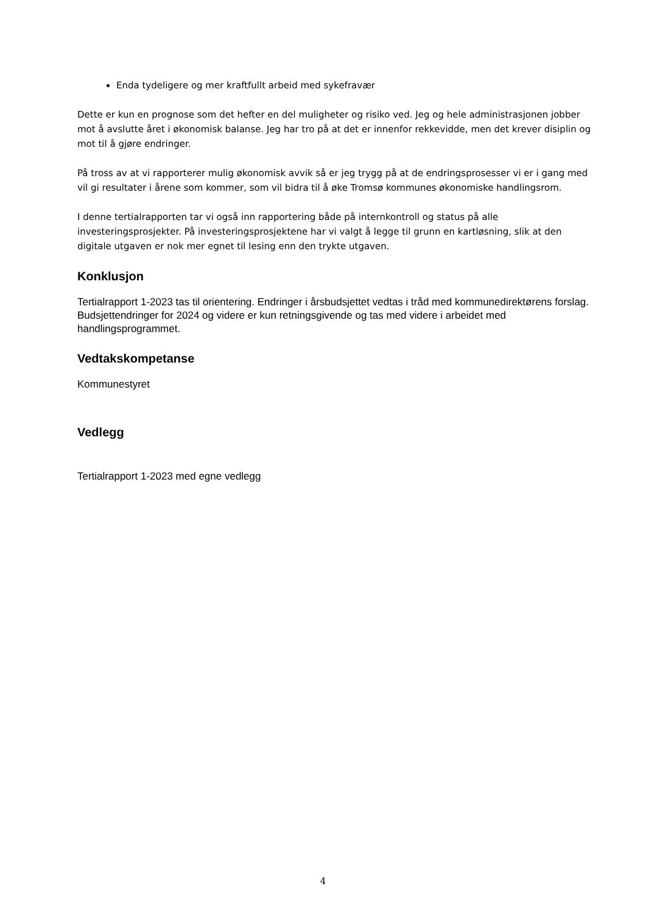Enda tydeligere og mer kraftfullt arbeid med sykefravær
Dette er kun en prognose som det hefter en del muligheter og risiko ved. Jeg og hele administrasjonen jobber mot å avslutte året i økonomisk balanse. Jeg har tro på at det er innenfor rekkevidde, men det krever disiplin og mot til å gjøre endringer.
På tross av at vi rapporterer mulig økonomisk avvik så er jeg trygg på at de endringsprosesser vi er i gang med vil gi resultater i årene som kommer, som vil bidra til å øke Tromsø kommunes økonomiske handlingsrom.
I denne tertialrapporten tar vi også inn rapportering både på internkontroll og status på alle investeringsprosjekter. På investeringsprosjektene har vi valgt å legge til grunn en kartløsning, slik at den digitale utgaven er nok mer egnet til lesing enn den trykte utgaven.
Konklusjon
Tertialrapport 1-2023 tas til orientering. Endringer i årsbudsjettet vedtas i tråd med kommunedirektørens forslag. Budsjettendringer for 2024 og videre er kun retningsgivende og tas med videre i arbeidet med handlingsprogrammet.
Vedtakskompetanse
Kommunestyret
Vedlegg
Tertialrapport 1-2023 med egne vedlegg
4